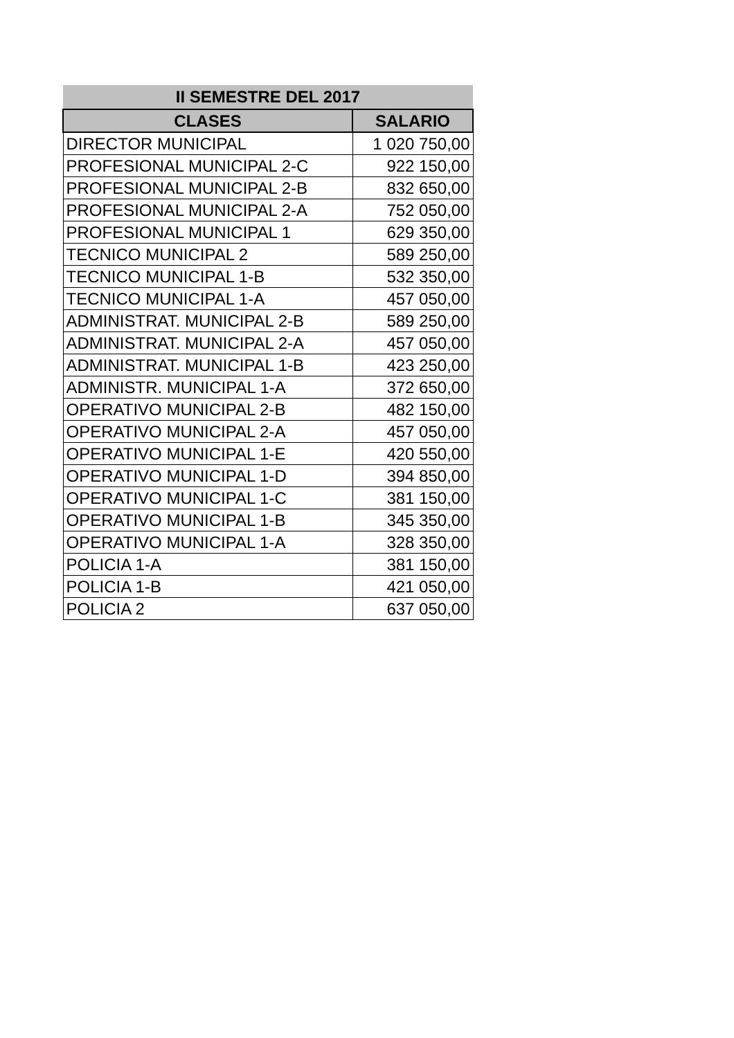| II SEMESTRE DEL 2017 | |
| --- | --- |
| CLASES | SALARIO |
| DIRECTOR MUNICIPAL | 1 020 750,00 |
| PROFESIONAL MUNICIPAL 2-C | 922 150,00 |
| PROFESIONAL MUNICIPAL 2-B | 832 650,00 |
| PROFESIONAL MUNICIPAL 2-A | 752 050,00 |
| PROFESIONAL MUNICIPAL 1 | 629 350,00 |
| TECNICO MUNICIPAL 2 | 589 250,00 |
| TECNICO MUNICIPAL 1-B | 532 350,00 |
| TECNICO MUNICIPAL 1-A | 457 050,00 |
| ADMINISTRAT. MUNICIPAL 2-B | 589 250,00 |
| ADMINISTRAT. MUNICIPAL 2-A | 457 050,00 |
| ADMINISTRAT. MUNICIPAL 1-B | 423 250,00 |
| ADMINISTR. MUNICIPAL 1-A | 372 650,00 |
| OPERATIVO MUNICIPAL 2-B | 482 150,00 |
| OPERATIVO MUNICIPAL 2-A | 457 050,00 |
| OPERATIVO MUNICIPAL 1-E | 420 550,00 |
| OPERATIVO MUNICIPAL 1-D | 394 850,00 |
| OPERATIVO MUNICIPAL 1-C | 381 150,00 |
| OPERATIVO MUNICIPAL 1-B | 345 350,00 |
| OPERATIVO MUNICIPAL 1-A | 328 350,00 |
| POLICIA 1-A | 381 150,00 |
| POLICIA 1-B | 421 050,00 |
| POLICIA 2 | 637 050,00 |